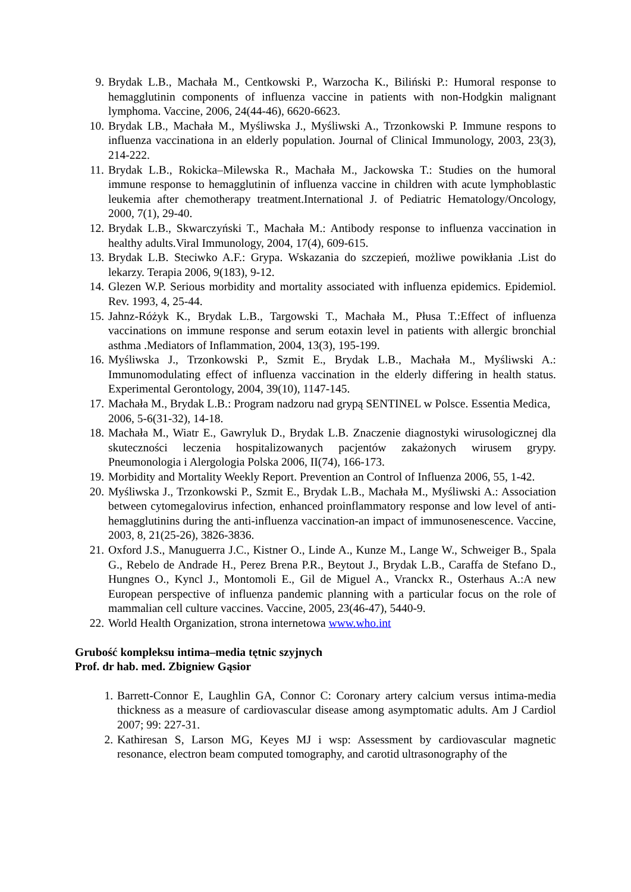9. Brydak L.B., Machała M., Centkowski P., Warzocha K., Biliński P.: Humoral response to hemagglutinin components of influenza vaccine in patients with non-Hodgkin malignant lymphoma. Vaccine, 2006, 24(44-46), 6620-6623.
10. Brydak LB., Machała M., Myśliwska J., Myśliwski A., Trzonkowski P. Immune respons to influenza vaccinationa in an elderly population. Journal of Clinical Immunology, 2003, 23(3), 214-222.
11. Brydak L.B., Rokicka–Milewska R., Machała M., Jackowska T.: Studies on the humoral immune response to hemagglutinin of influenza vaccine in children with acute lymphoblastic leukemia after chemotherapy treatment.International J. of Pediatric Hematology/Oncology, 2000, 7(1), 29-40.
12. Brydak L.B., Skwarczyński T., Machała M.: Antibody response to influenza vaccination in healthy adults.Viral Immunology, 2004, 17(4), 609-615.
13. Brydak L.B. Steciwko A.F.: Grypa. Wskazania do szczepień, możliwe powikłania .List do lekarzy. Terapia 2006, 9(183), 9-12.
14. Glezen W.P. Serious morbidity and mortality associated with influenza epidemics. Epidemiol. Rev. 1993, 4, 25-44.
15. Jahnz-Różyk K., Brydak L.B., Targowski T., Machała M., Płusa T.:Effect of influenza vaccinations on immune response and serum eotaxin level in patients with allergic bronchial asthma .Mediators of Inflammation, 2004, 13(3), 195-199.
16. Myśliwska J., Trzonkowski P., Szmit E., Brydak L.B., Machała M., Myśliwski A.: Immunomodulating effect of influenza vaccination in the elderly differing in health status. Experimental Gerontology, 2004, 39(10), 1147-145.
17. Machała M., Brydak L.B.: Program nadzoru nad grypą SENTINEL w Polsce. Essentia Medica, 2006, 5-6(31-32), 14-18.
18. Machała M., Wiatr E., Gawryluk D., Brydak L.B. Znaczenie diagnostyki wirusologicznej dla skuteczności leczenia hospitalizowanych pacjentów zakażonych wirusem grypy. Pneumonologia i Alergologia Polska 2006, II(74), 166-173.
19. Morbidity and Mortality Weekly Report. Prevention an Control of Influenza 2006, 55, 1-42.
20. Myśliwska J., Trzonkowski P., Szmit E., Brydak L.B., Machała M., Myśliwski A.: Association between cytomegalovirus infection, enhanced proinflammatory response and low level of anti-hemagglutinins during the anti-influenza vaccination-an impact of immunosenescence. Vaccine, 2003, 8, 21(25-26), 3826-3836.
21. Oxford J.S., Manuguerra J.C., Kistner O., Linde A., Kunze M., Lange W., Schweiger B., Spala G., Rebelo de Andrade H., Perez Brena P.R., Beytout J., Brydak L.B., Caraffa de Stefano D., Hungnes O., Kyncl J., Montomoli E., Gil de Miguel A., Vranckx R., Osterhaus A.:A new European perspective of influenza pandemic planning with a particular focus on the role of mammalian cell culture vaccines. Vaccine, 2005, 23(46-47), 5440-9.
22. World Health Organization, strona internetowa www.who.int
Grubość kompleksu intima–media tętnic szyjnych
Prof. dr hab. med. Zbigniew Gąsior
1. Barrett-Connor E, Laughlin GA, Connor C: Coronary artery calcium versus intima-media thickness as a measure of cardiovascular disease among asymptomatic adults. Am J Cardiol 2007; 99: 227-31.
2. Kathiresan S, Larson MG, Keyes MJ i wsp: Assessment by cardiovascular magnetic resonance, electron beam computed tomography, and carotid ultrasonography of the